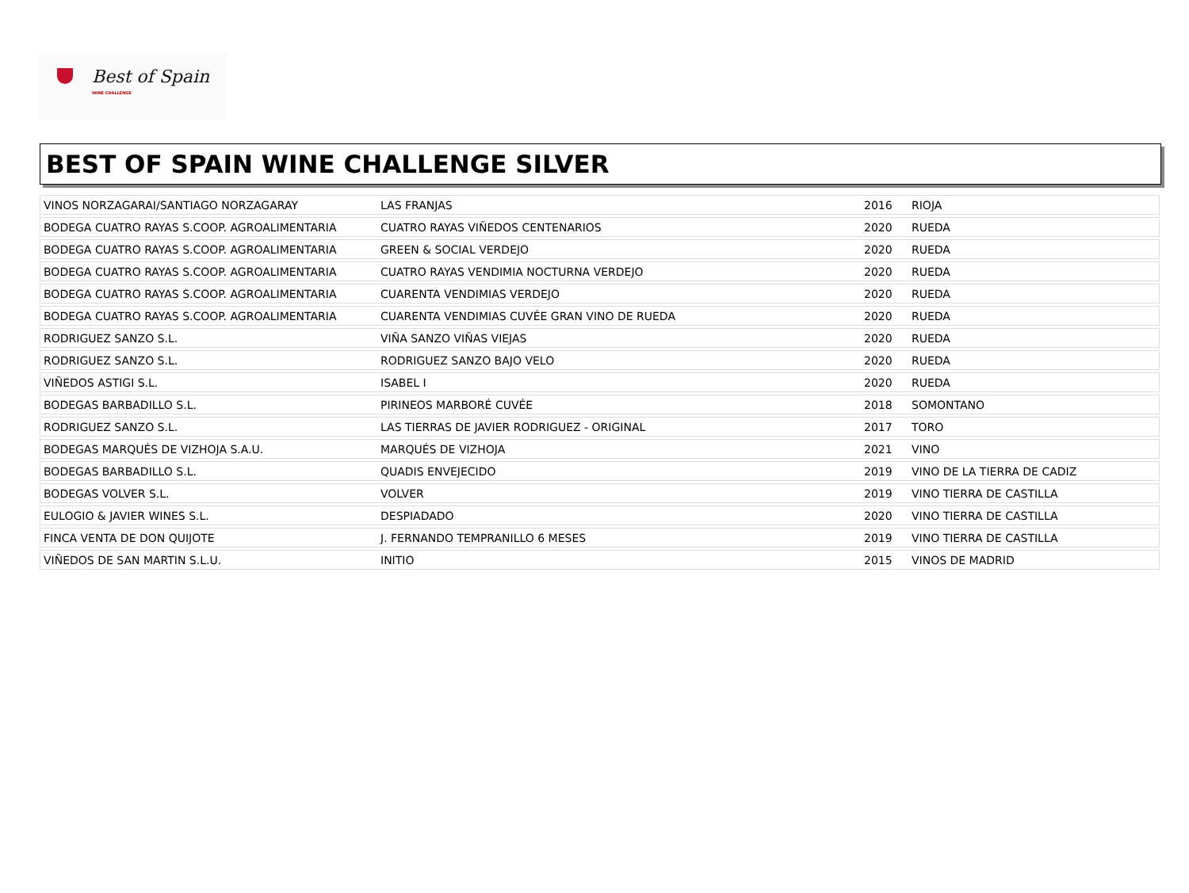Best of Spain
WINE CHALLENGE
BEST OF SPAIN WINE CHALLENGE SILVER
| VINOS NORZAGARAI/SANTIAGO NORZAGARAY | LAS FRANJAS | 2016 | RIOJA |
| BODEGA CUATRO RAYAS S.COOP. AGROALIMENTARIA | CUATRO RAYAS VIÑEDOS CENTENARIOS | 2020 | RUEDA |
| BODEGA CUATRO RAYAS S.COOP. AGROALIMENTARIA | GREEN & SOCIAL VERDEJO | 2020 | RUEDA |
| BODEGA CUATRO RAYAS S.COOP. AGROALIMENTARIA | CUATRO RAYAS VENDIMIA NOCTURNA VERDEJO | 2020 | RUEDA |
| BODEGA CUATRO RAYAS S.COOP. AGROALIMENTARIA | CUARENTA VENDIMIAS VERDEJO | 2020 | RUEDA |
| BODEGA CUATRO RAYAS S.COOP. AGROALIMENTARIA | CUARENTA VENDIMIAS CUVÉE GRAN VINO DE RUEDA | 2020 | RUEDA |
| RODRIGUEZ SANZO S.L. | VIÑA SANZO VIÑAS VIEJAS | 2020 | RUEDA |
| RODRIGUEZ SANZO S.L. | RODRIGUEZ SANZO BAJO VELO | 2020 | RUEDA |
| VIÑEDOS ASTIGI S.L. | ISABEL I | 2020 | RUEDA |
| BODEGAS BARBADILLO S.L. | PIRINEOS MARBORÉ CUVÉE | 2018 | SOMONTANO |
| RODRIGUEZ SANZO S.L. | LAS TIERRAS DE JAVIER RODRIGUEZ - ORIGINAL | 2017 | TORO |
| BODEGAS MARQUÉS DE VIZHOJA S.A.U. | MARQUÉS DE VIZHOJA | 2021 | VINO |
| BODEGAS BARBADILLO S.L. | QUADIS ENVEJECIDO | 2019 | VINO DE LA TIERRA DE CADIZ |
| BODEGAS VOLVER S.L. | VOLVER | 2019 | VINO TIERRA DE CASTILLA |
| EULOGIO & JAVIER WINES S.L. | DESPIADADO | 2020 | VINO TIERRA DE CASTILLA |
| FINCA VENTA DE DON QUIJOTE | J. FERNANDO TEMPRANILLO 6 MESES | 2019 | VINO TIERRA DE CASTILLA |
| VIÑEDOS DE SAN MARTIN S.L.U. | INITIO | 2015 | VINOS DE MADRID |